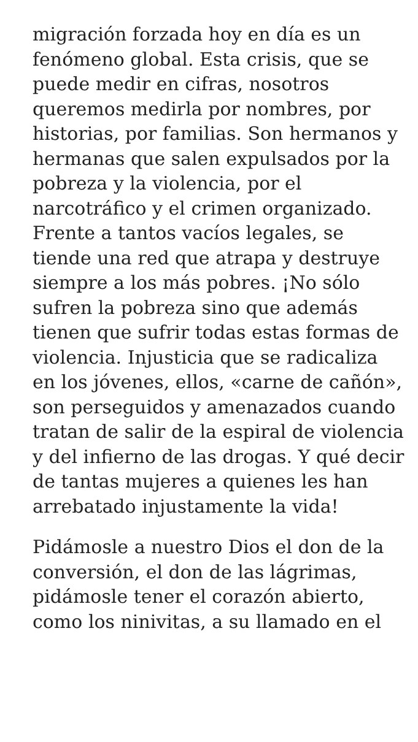migración forzada hoy en día es un fenómeno global. Esta crisis, que se puede medir en cifras, nosotros queremos medirla por nombres, por historias, por familias. Son hermanos y hermanas que salen expulsados por la pobreza y la violencia, por el narcotráfico y el crimen organizado. Frente a tantos vacíos legales, se tiende una red que atrapa y destruye siempre a los más pobres. ¡No sólo sufren la pobreza sino que además tienen que sufrir todas estas formas de violencia. Injusticia que se radicaliza en los jóvenes, ellos, «carne de cañón», son perseguidos y amenazados cuando tratan de salir de la espiral de violencia y del infierno de las drogas. Y qué decir de tantas mujeres a quienes les han arrebatado injustamente la vida!
Pidámosle a nuestro Dios el don de la conversión, el don de las lágrimas, pidámosle tener el corazón abierto, como los ninivitas, a su llamado en el